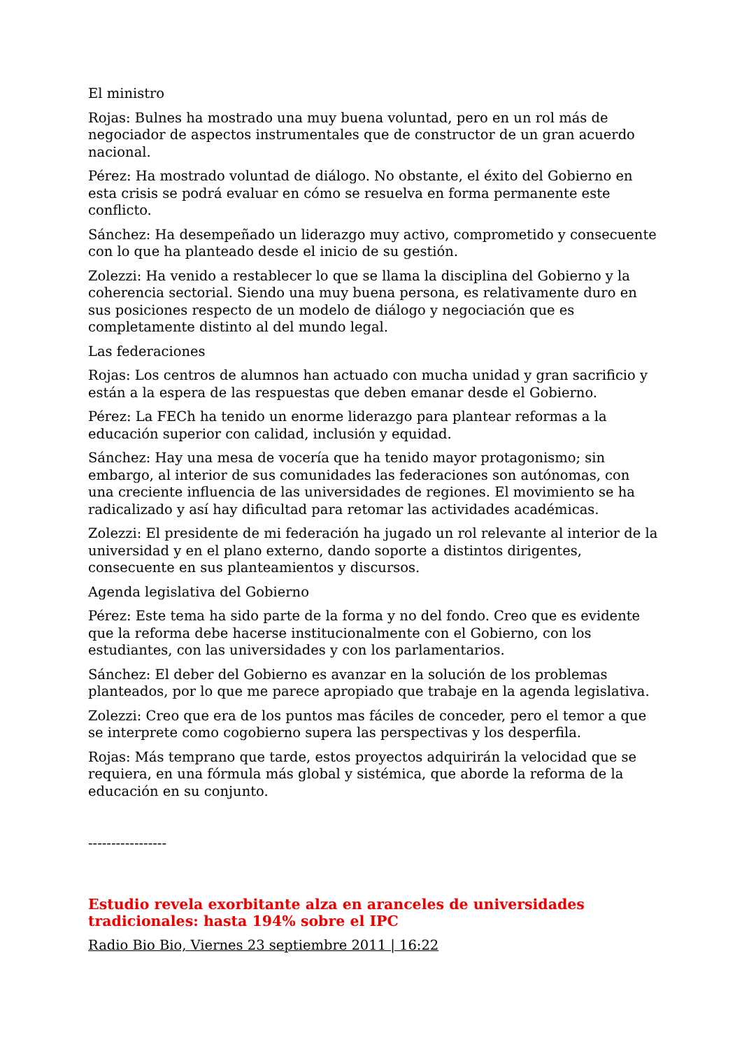El ministro
Rojas: Bulnes ha mostrado una muy buena voluntad, pero en un rol más de negociador de aspectos instrumentales que de constructor de un gran acuerdo nacional.
Pérez: Ha mostrado voluntad de diálogo. No obstante, el éxito del Gobierno en esta crisis se podrá evaluar en cómo se resuelva en forma permanente este conflicto.
Sánchez: Ha desempeñado un liderazgo muy activo, comprometido y consecuente con lo que ha planteado desde el inicio de su gestión.
Zolezzi: Ha venido a restablecer lo que se llama la disciplina del Gobierno y la coherencia sectorial. Siendo una muy buena persona, es relativamente duro en sus posiciones respecto de un modelo de diálogo y negociación que es completamente distinto al del mundo legal.
Las federaciones
Rojas: Los centros de alumnos han actuado con mucha unidad y gran sacrificio y están a la espera de las respuestas que deben emanar desde el Gobierno.
Pérez: La FECh ha tenido un enorme liderazgo para plantear reformas a la educación superior con calidad, inclusión y equidad.
Sánchez: Hay una mesa de vocería que ha tenido mayor protagonismo; sin embargo, al interior de sus comunidades las federaciones son autónomas, con una creciente influencia de las universidades de regiones. El movimiento se ha radicalizado y así hay dificultad para retomar las actividades académicas.
Zolezzi: El presidente de mi federación ha jugado un rol relevante al interior de la universidad y en el plano externo, dando soporte a distintos dirigentes, consecuente en sus planteamientos y discursos.
Agenda legislativa del Gobierno
Pérez: Este tema ha sido parte de la forma y no del fondo. Creo que es evidente que la reforma debe hacerse institucionalmente con el Gobierno, con los estudiantes, con las universidades y con los parlamentarios.
Sánchez: El deber del Gobierno es avanzar en la solución de los problemas planteados, por lo que me parece apropiado que trabaje en la agenda legislativa.
Zolezzi: Creo que era de los puntos mas fáciles de conceder, pero el temor a que se interprete como cogobierno supera las perspectivas y los desperfila.
Rojas: Más temprano que tarde, estos proyectos adquirirán la velocidad que se requiera, en una fórmula más global y sistémica, que aborde la reforma de la educación en su conjunto.
-----------------
Estudio revela exorbitante alza en aranceles de universidades tradicionales: hasta 194% sobre el IPC
Radio Bio Bio, Viernes 23 septiembre 2011 | 16:22